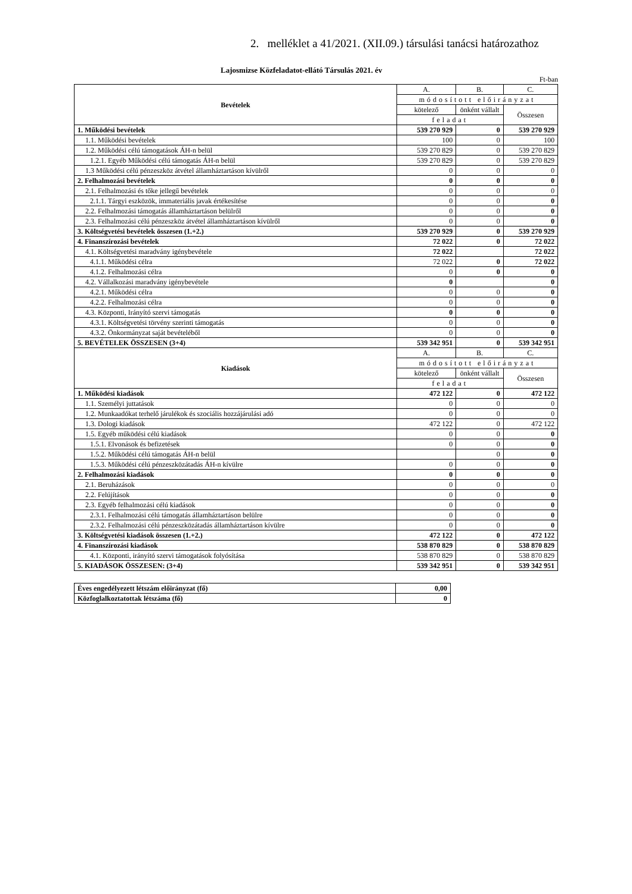2. melléklet a 41/2021. (XII.09.) társulási tanácsi határozathoz
Lajosmizse Közfeladatot-ellátó Társulás 2021. év
Ft-ban
| Bevételek | A. | B. | C. |
| --- | --- | --- | --- |
| | módosított előirányzat | | |
| | kötelező | önként vállalt | Összesen |
| | feladat | | |
| 1. Működési bevételek | 539 270 929 | 0 | 539 270 929 |
| 1.1. Működési bevételek | 100 | 0 | 100 |
| 1.2. Működési célú támogatások ÁH-n belül | 539 270 829 | 0 | 539 270 829 |
| 1.2.1. Egyéb Működési célú támogatás ÁH-n belül | 539 270 829 | 0 | 539 270 829 |
| 1.3 Működési célú pénzeszköz átvétel államháztartáson kívülről | 0 | 0 | 0 |
| 2. Felhalmozási bevételek | 0 | 0 | 0 |
| 2.1. Felhalmozási és tőke jellegű bevételek | 0 | 0 | 0 |
| 2.1.1. Tárgyi eszközök, immateriális javak értékesítése | 0 | 0 | 0 |
| 2.2. Felhalmozási támogatás államháztartáson belülről | 0 | 0 | 0 |
| 2.3. Felhalmozási célú pénzeszköz átvétel államháztartáson kívülről | 0 | 0 | 0 |
| 3. Költségvetési bevételek összesen (1.+2.) | 539 270 929 | 0 | 539 270 929 |
| 4. Finanszírozási bevételek | 72 022 | 0 | 72 022 |
| 4.1. Költségvetési maradvány igénybevétele | 72 022 | | 72 022 |
| 4.1.1. Működési célra | 72 022 | 0 | 72 022 |
| 4.1.2. Felhalmozási célra | 0 | 0 | 0 |
| 4.2. Vállalkozási maradvány igénybevétele | 0 | | 0 |
| 4.2.1. Működési célra | 0 | 0 | 0 |
| 4.2.2. Felhalmozási célra | 0 | 0 | 0 |
| 4.3. Központi, Irányító szervi támogatás | 0 | 0 | 0 |
| 4.3.1. Költségvetési törvény szerinti támogatás | 0 | 0 | 0 |
| 4.3.2. Önkormányzat saját bevételéből | 0 | 0 | 0 |
| 5. BEVÉTELEK ÖSSZESEN (3+4) | 539 342 951 | 0 | 539 342 951 |
| Kiadások | A. | B. | C. |
| | módosított előirányzat | | |
| | kötelező | önként vállalt | Összesen |
| | feladat | | |
| 1. Működési kiadások | 472 122 | 0 | 472 122 |
| 1.1. Személyi juttatások | 0 | 0 | 0 |
| 1.2. Munkaadókat terhelő járulékok és szociális hozzájárulási adó | 0 | 0 | 0 |
| 1.3. Dologi kiadások | 472 122 | 0 | 472 122 |
| 1.5. Egyéb működési célú kiadások | 0 | 0 | 0 |
| 1.5.1. Elvonások és befizetések | 0 | 0 | 0 |
| 1.5.2. Működési célú támogatás ÁH-n belül | | 0 | 0 |
| 1.5.3. Működési célú pénzeszközátadás ÁH-n kívülre | 0 | 0 | 0 |
| 2. Felhalmozási kiadások | 0 | 0 | 0 |
| 2.1. Beruházások | 0 | 0 | 0 |
| 2.2. Felújítások | 0 | 0 | 0 |
| 2.3. Egyéb felhalmozási célú kiadások | 0 | 0 | 0 |
| 2.3.1. Felhalmozási célú támogatás államháztartáson belülre | 0 | 0 | 0 |
| 2.3.2. Felhalmozási célú pénzeszközátadás államháztartáson kívülre | 0 | 0 | 0 |
| 3. Költségvetési kiadások összesen (1.+2.) | 472 122 | 0 | 472 122 |
| 4. Finanszírozási kiadások | 538 870 829 | 0 | 538 870 829 |
| 4.1. Központi, irányító szervi támogatások folyósítása | 538 870 829 | 0 | 538 870 829 |
| 5. KIADÁSOK ÖSSZESEN: (3+4) | 539 342 951 | 0 | 539 342 951 |
| Éves engedélyezett létszám előirányzat (fő) | 0,00 |
| Közfoglalkoztatottak létszáma (fő) | 0 |